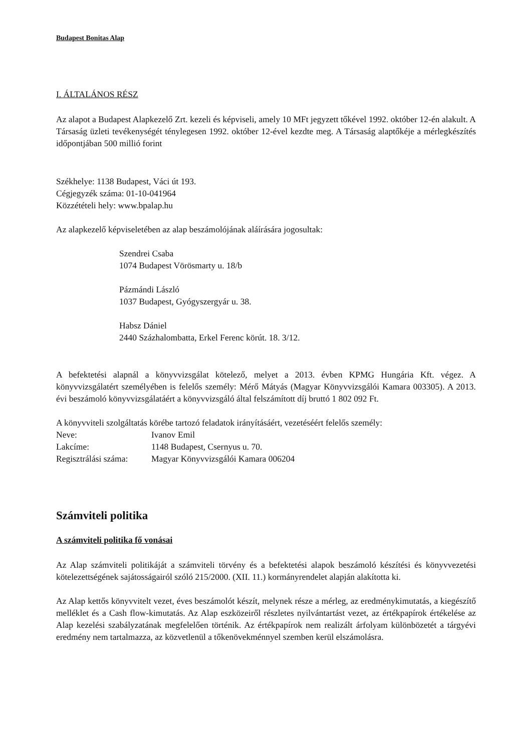Budapest Bonitas Alap
I. ÁLTALÁNOS RÉSZ
Az alapot a Budapest Alapkezelő Zrt. kezeli és képviseli, amely 10 MFt jegyzett tőkével 1992. október 12-én alakult. A Társaság üzleti tevékenységét ténylegesen 1992. október 12-ével kezdte meg. A Társaság alaptőkéje a mérlegkészítés időpontjában 500 millió forint
Székhelye: 1138 Budapest, Váci út 193.
Cégjegyzék száma: 01-10-041964
Közzétételi hely: www.bpalap.hu
Az alapkezelő képviseletében az alap beszámolójának aláírására jogosultak:
Szendrei Csaba
1074 Budapest Vörösmarty u. 18/b
Pázmándi László
1037 Budapest, Gyógyszergyár u. 38.
Habsz Dániel
2440 Százhalombatta, Erkel Ferenc körút. 18. 3/12.
A befektetési alapnál a könyvvizsgálat kötelező, melyet a 2013. évben KPMG Hungária Kft. végez. A könyvvizsgálatért személyében is felelős személy: Mérő Mátyás (Magyar Könyvvizsgálói Kamara 003305). A 2013. évi beszámoló könyvvizsgálatáért a könyvvizsgáló által felszámított díj bruttó 1 802 092 Ft.
A könyvviteli szolgáltatás körébe tartozó feladatok irányításáért, vezetéséért felelős személy:
| Neve: | Ivanov Emil |
| Lakcíme: | 1148 Budapest, Csernyus u. 70. |
| Regisztrálási száma: | Magyar Könyvvizsgálói Kamara 006204 |
Számviteli politika
A számviteli politika fő vonásai
Az Alap számviteli politikáját a számviteli törvény és a befektetési alapok beszámoló készítési és könyvvezetési kötelezettségének sajátosságairól szóló 215/2000. (XII. 11.) kormányrendelet alapján alakította ki.
Az Alap kettős könyvvitelt vezet, éves beszámolót készít, melynek része a mérleg, az eredménykimutatás, a kiegészítő melléklet és a Cash flow-kimutatás. Az Alap eszközeiről részletes nyilvántartást vezet, az értékpapírok értékelése az Alap kezelési szabályzatának megfelelően történik. Az értékpapírok nem realizált árfolyam különbözetét a tárgyévi eredmény nem tartalmazza, az közvetlenül a tőkenövekménnyel szemben kerül elszámolásra.